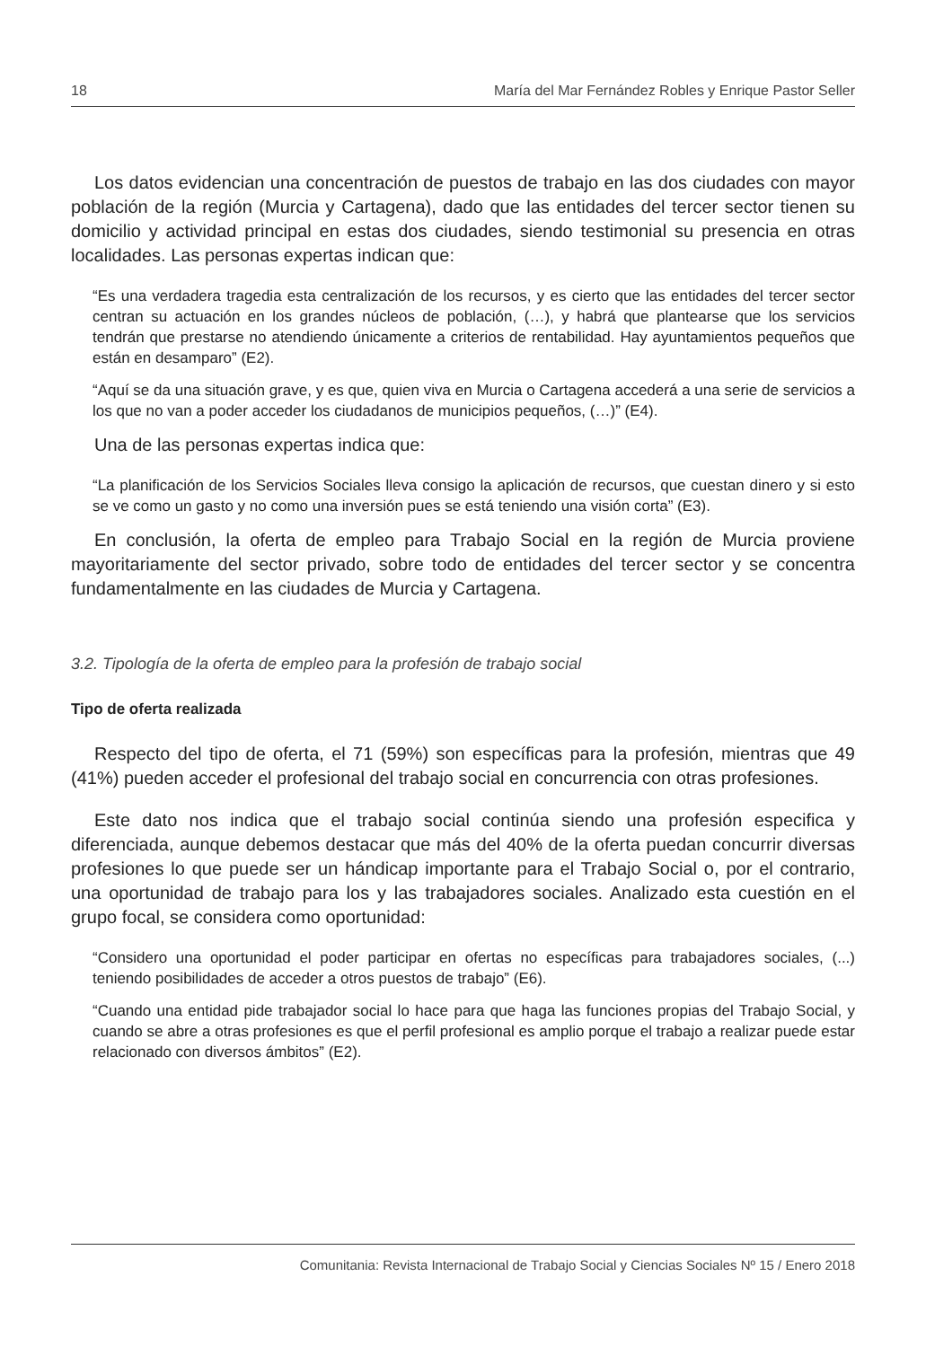18 María del Mar Fernández Robles y Enrique Pastor Seller
Los datos evidencian una concentración de puestos de trabajo en las dos ciudades con mayor población de la región (Murcia y Cartagena), dado que las entidades del tercer sector tienen su domicilio y actividad principal en estas dos ciudades, siendo testimonial su presencia en otras localidades. Las personas expertas indican que:
“Es una verdadera tragedia esta centralización de los recursos, y es cierto que las entidades del tercer sector centran su actuación en los grandes núcleos de población, (…), y habrá que plantearse que los servicios tendrán que prestarse no atendiendo únicamente a criterios de rentabilidad. Hay ayuntamientos pequeños que están en desamparo” (E2).
“Aquí se da una situación grave, y es que, quien viva en Murcia o Cartagena accederá a una serie de servicios a los que no van a poder acceder los ciudadanos de municipios pequeños, (…)” (E4).
Una de las personas expertas indica que:
“La planificación de los Servicios Sociales lleva consigo la aplicación de recursos, que cuestan dinero y si esto se ve como un gasto y no como una inversión pues se está teniendo una visión corta” (E3).
En conclusión, la oferta de empleo para Trabajo Social en la región de Murcia proviene mayoritariamente del sector privado, sobre todo de entidades del tercer sector y se concentra fundamentalmente en las ciudades de Murcia y Cartagena.
3.2. Tipología de la oferta de empleo para la profesión de trabajo social
Tipo de oferta realizada
Respecto del tipo de oferta, el 71 (59%) son específicas para la profesión, mientras que 49 (41%) pueden acceder el profesional del trabajo social en concurrencia con otras profesiones.
Este dato nos indica que el trabajo social continúa siendo una profesión especifica y diferenciada, aunque debemos destacar que más del 40% de la oferta puedan concurrir diversas profesiones lo que puede ser un hándicap importante para el Trabajo Social o, por el contrario, una oportunidad de trabajo para los y las trabajadores sociales. Analizado esta cuestión en el grupo focal, se considera como oportunidad:
“Considero una oportunidad el poder participar en ofertas no específicas para trabajadores sociales, (...) teniendo posibilidades de acceder a otros puestos de trabajo” (E6).
“Cuando una entidad pide trabajador social lo hace para que haga las funciones propias del Trabajo Social, y cuando se abre a otras profesiones es que el perfil profesional es amplio porque el trabajo a realizar puede estar relacionado con diversos ámbitos” (E2).
Comunitania: Revista Internacional de Trabajo Social y Ciencias Sociales Nº 15 / Enero 2018